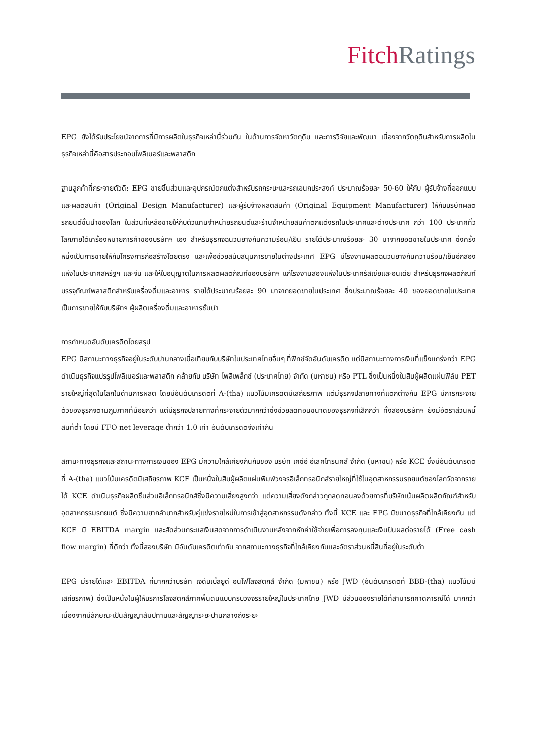Fitch Ratings
EPG ยังได้รับประโยชน์จากการที่มีการผลิตในธุรกิจเหล่านี้ร่วมกัน ในด้านการจัดหาวัตถุดิบ และการวิจัยและพัฒนา เนื่องจากวัตถุดิบสำหรับการผลิตในธุรกิจเหล่านี้คือสารประกอบโพลีเมอร์และพลาสติก
ฐานลูกค้าที่กระจายตัวดี: EPG ขายชิ้นส่วนและอุปกรณ์ตกแต่งสำหรับรถกระบะและรถเอนกประสงค์ ประมาณร้อยละ 50-60 ให้กับ ผู้รับจ้างที่ออกแบบและผลิตสินค้า (Original Design Manufacturer) และผู้รับจ้างผลิตสินค้า (Original Equipment Manufacturer) ให้กับบริษัทผลิตรถยนต์ชั้นนำของโลก ในส่วนที่เหลือขายให้กับตัวแทนจำหน่ายรถยนต์และร้านจำหน่ายสินค้าตกแต่งรถในประเทศและต่างประเทศ กว่า 100 ประเทศทั่วโลกภายใต้เครื่องหมายการค้าของบริษัทฯ เอง สำหรับธุรกิจฉนวนยางกันความร้อน/เย็น รายได้ประมาณร้อยละ 30 มาจากยอดขายในประเทศ ซึ่งครึ่งหนึ่งเป็นการขายให้กับโครงการก่อสร้างโดยตรง และเพื่อช่วยสนับสนุนการขายในต่างประเทศ EPG มีโรงงานผลิตฉนวนยางกันความร้อน/เย็นอีกสองแห่งในประเทศสหรัฐฯ และจีน และให้ใบอนุญาตในการผลิตผลิตภัณฑ์ของบริษัทฯ แก่โรงงานสองแห่งในประเทศรัสเซียและอินเดีย สำหรับธุรกิจผลิตภัณฑ์บรรจุภัณฑ์พลาสติกสำหรับเครื่องดื่มและอาหาร รายได้ประมาณร้อยละ 90 มาจากยอดขายในประเทศ ซึ่งประมาณร้อยละ 40 ของยอดขายในประเทศเป็นการขายให้กับบริษัทฯ ผู้ผลิตเครื่องดื่มและอาหารชั้นนำ
การกำหนดอันดับเครดิตโดยสรุป
EPG มีสถานะทางธุรกิจอยู่ในระดับปานกลางเมื่อเทียบกับบริษัทในประเทศไทยอื่นๆ ที่ฟิทช์จัดอันดับเครดิต แต่มีสถานะทางการเงินที่แข็งแกร่งกว่า EPG ดำเนินธุรกิจแปรรูปโพลีเมอร์และพลาสติก คล้ายกับ บริษัท โพลีเพล็กซ์ (ประเทศไทย) จำกัด (มหาชน) หรือ PTL ซึ่งเป็นหนึ่งในสิบผู้ผลิตแผ่นฟิล์ม PET รายใหญ่ที่สุดในโลกในด้านการผลิต โดยมีอันดับเครดิตที่ A-(tha) แนวโน้มเครดิตมีเสถียรภาพ แต่มีธุรกิจปลายทางที่แตกต่างกัน EPG มีการกระจายตัวของธุรกิจตามภูมิภาคที่น้อยกว่า แต่มีธุรกิจปลายทางที่กระจายตัวมากกว่าซึ่งช่วยลดทอนขนาดของธุรกิจที่เล็กกว่า ทั้งสองบริษัทฯ ยังมีอัตราส่วนหนี้สินที่ต่ำ โดยมี FFO net leverage ต่ำกว่า 1.0 เท่า อันดับเครดิตจึงเท่ากัน
สถานะทางธุรกิจและสถานะทางการเงินของ EPG มีความใกล้เคียงกันกับของ บริษัท เคซีอี อีเลคโทรนิคส์ จำกัด (มหาชน) หรือ KCE ซึ่งมีอันดับเครดิตที่ A-(tha) แนวโน้มเครดิตมีเสถียรภาพ KCE เป็นหนึ่งในสิบผู้ผลิตแผ่นพิมพ์วงจรอิเล็กทรอนิกส์รายใหญ่ที่ใช้ในอุตสาหกรรมรถยนต์ของโลกวัดจากรายได้ KCE ดำเนินธุรกิจผลิตชิ้นส่วนอิเล็กทรอนิกส์ซึ่งมีความเสี่ยงสูงกว่า แต่ความเสี่ยงดังกล่าวถูกลดทอนลงด้วยการที่บริษัทเน้นผลิตผลิตภัณฑ์สำหรับอุตสาหกรรมรถยนต์ ซึ่งมีความยากลำบากสำหรับคู่แข่งรายใหม่ในการเข้าสู่อุตสาหกรรมดังกล่าว ทั้งนี้ KCE และ EPG มีขนาดธุรกิจที่ใกล้เคียงกัน แต่ KCE มี EBITDA margin และสัดส่วนกระแสเงินสดจากการดำเนินงานหลังจากหักค่าใช้จ่ายเพื่อการลงทุนและเงินปันผลต่อรายได้ (Free cash flow margin) ที่ดีกว่า ทั้งนี้สองบริษัท มีอันดับเครดิตเท่ากัน จากสถานะทางธุรกิจที่ใกล้เคียงกันและอัตราส่วนหนี้สินที่อยู่ในระดับต่ำ
EPG มีรายได้และ EBITDA ที่มากกว่าบริษัท เจดับเบิ้ลยูดี อินโฟโลจิสติกส์ จำกัด (มหาชน) หรือ JWD (อันดับเครดิตที่ BBB-(tha) แนวโน้มมีเสถียรภาพ) ซึ่งเป็นหนึ่งในผู้ให้บริการโลจิสติกส์ภาคพื้นดินแบบครบวงจรรายใหญ่ในประเทศไทย JWD มีส่วนของรายได้ที่สามารถคาดการณ์ได้ มากกว่า เนื่องจากมีลักษณะเป็นสัญญาสัมปทานและสัญญาระยะปานกลางถึงระยะ